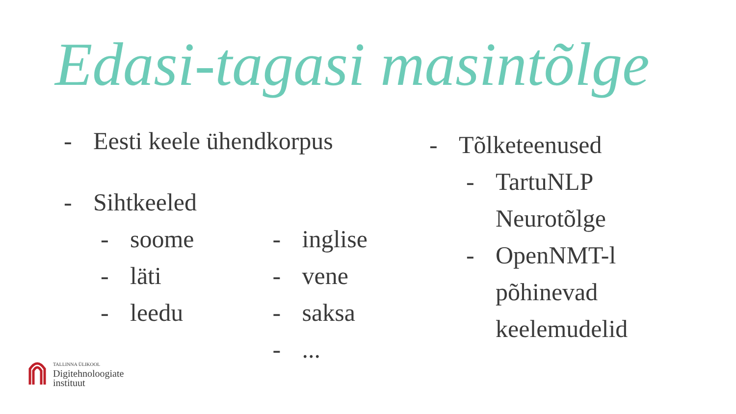Edasi-tagasi masintõlge
- Eesti keele ühendkorpus
- Sihtkeeled
- soome
- läti
- leedu
- inglise
- vene
- saksa
-...
- Tõlketeenused
- TartuNLP
Neurotõlge
- OpenNMT-l
põhinevad
keelemudelid
TALLINNA ÜLIKOOL
Digitehnoloogiate
instituut